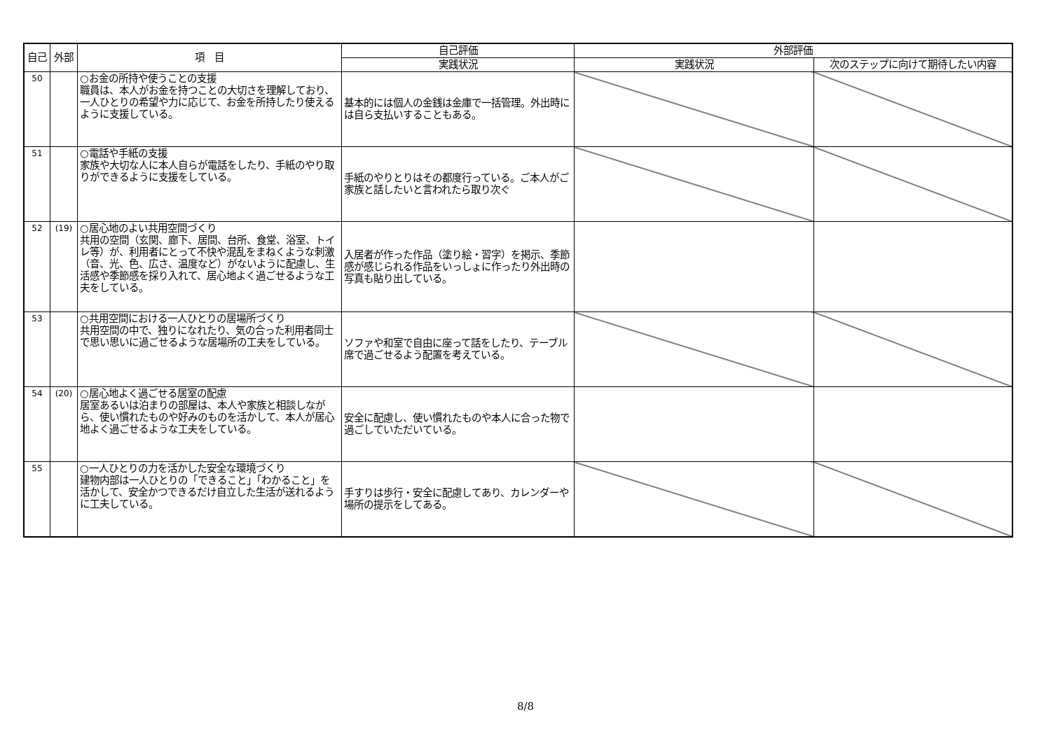| 自己 | 外部 | 項 目 | 自己評価 | 外部評価 | |
| --- | --- | --- | --- | --- | --- |
| | | | 実践状況 | 実践状況 | 次のステップに向けて期待したい内容 |
| 50 | | ○お金の所持や使うことの支援 職員は、本人がお金を持つことの大切さを理解しており、一人ひとりの希望や力に応じて、お金を所持したり使えるように支援している。 | 基本的には個人の金銭は金庫で一括管理。外出時には自ら支払いすることもある。 | | |
| 51 | | ○電話や手紙の支援 家族や大切な人に本人自らが電話をしたり、手紙のやり取りができるように支援をしている。 | 手紙のやりとりはその都度行っている。ご本人がご家族と話したいと言われたら取り次ぐ | | |
| 52 | (19) | ○居心地のよい共用空間づくり 共用の空間（玄関、廊下、居間、台所、食堂、浴室、トイレ等）が、利用者にとって不快や混乱をまねくような刺激（音、光、色、広さ、温度など）がないように配慮し、生活感や季節感を採り入れて、居心地よく過ごせるような工夫をしている。 | 入居者が作った作品（塗り絵・習字）を掲示、季節感が感じられる作品をいっしょに作ったり外出時の写真も貼り出している。 | | |
| 53 | | ○共用空間における一人ひとりの居場所づくり 共用空間の中で、独りになれたり、気の合った利用者同士で思い思いに過ごせるような居場所の工夫をしている。 | ソファや和室で自由に座って話をしたり、テーブル席で過ごせるよう配置を考えている。 | | |
| 54 | (20) | ○居心地よく過ごせる居室の配慮 居室あるいは泊まりの部屋は、本人や家族と相談しながら、使い慣れたものや好みのものを活かして、本人が居心地よく過ごせるような工夫をしている。 | 安全に配慮し、使い慣れたものや本人に合った物で過ごしていただいている。 | | |
| 55 | | ○一人ひとりの力を活かした安全な環境づくり 建物内部は一人ひとりの「できること」「わかること」を活かして、安全かつできるだけ自立した生活が送れるように工夫している。 | 手すりは歩行・安全に配慮してあり、カレンダーや場所の提示をしてある。 | | |
8/8